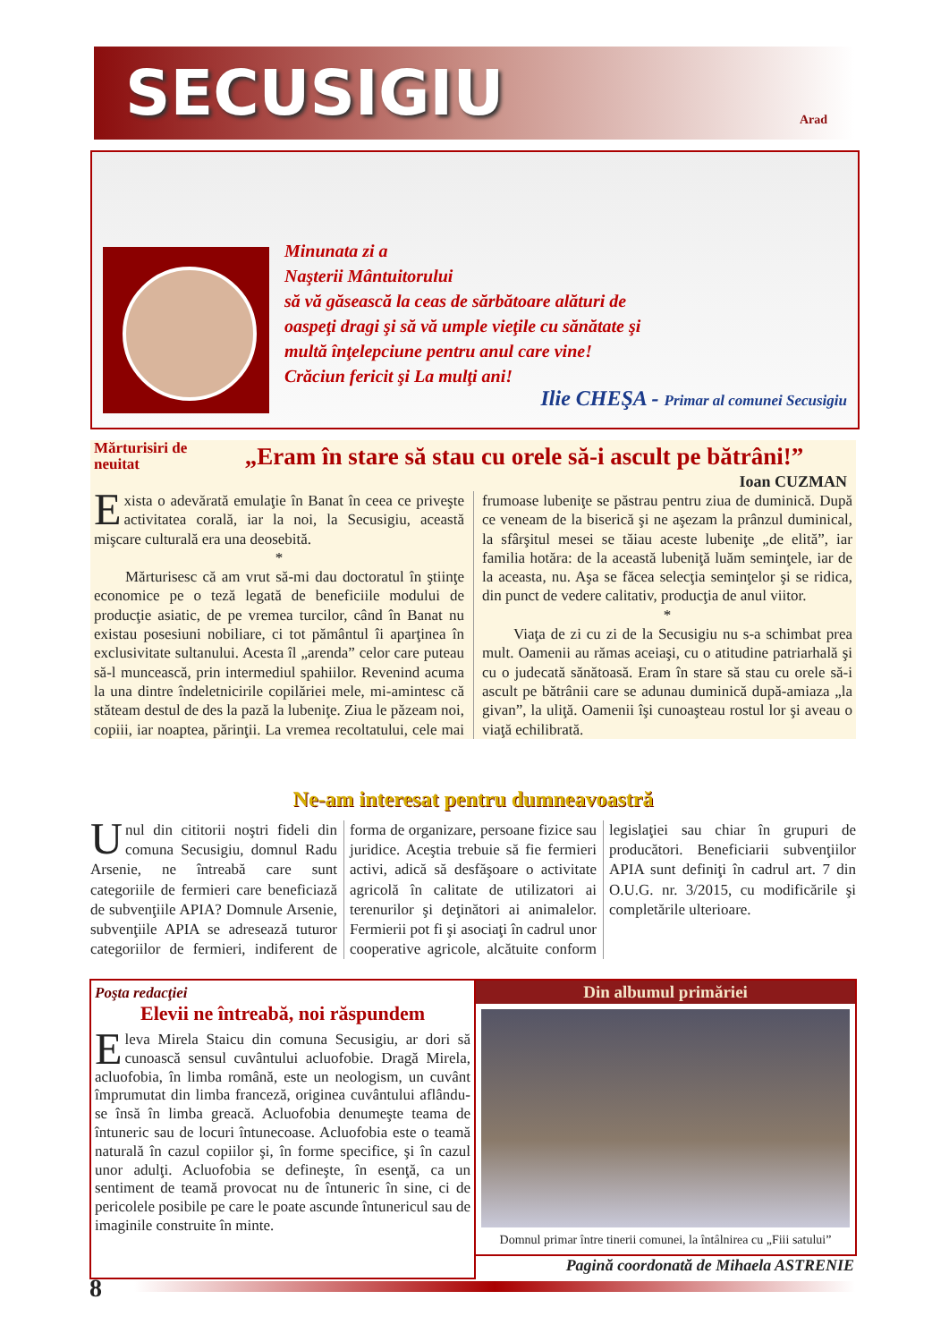SECUSIGIU
Arad
Minunata zi a
Naşterii Mântuitorului
să vă găsească la ceas de sărbătoare alături de
oaspeţi dragi şi să vă umple vieţile cu sănătate şi
multă înţelepciune pentru anul care vine!
Crăciun fericit şi La mulţi ani!
Ilie CHEŞA - Primar al comunei Secusigiu
Mărturisiri de neuitat
„Eram în stare să stau cu orele să-i ascult pe bătrâni!”
Ioan CUZMAN
Exista o adevărată emulaţie în Banat în ceea ce priveşte activitatea corală, iar la noi, la Secusigiu, această mişcare culturală era una deosebită.
*
Mărturisesc că am vrut să-mi dau doctoratul în ştiinţe economice pe o teză legată de beneficiile modului de producţie asiatic, de pe vremea turcilor, când în Banat nu existau posesiuni nobiliare, ci tot pământul îi aparţinea în exclusivitate sultanului. Acesta îl „arenda” celor care puteau să-l muncească, prin intermediul spahiilor. Revenind acuma la una dintre îndeletnicirile copilăriei mele, mi-amintesc că stăteam destul de des la pază la lubeniţe. Ziua le păzeam noi, copiii, iar noaptea, părinţii. La vremea recoltatului, cele mai frumoase lubeniţe se păstrau pentru ziua de duminică. După ce veneam de la biserică şi ne aşezam la prânzul duminical, la sfârşitul mesei se tăiau aceste lubeniţe „de elită”, iar familia hotăra: de la această lubeniţă luăm seminţele, iar de la aceasta, nu. Aşa se făcea selecţia seminţelor şi se ridica, din punct de vedere calitativ, producţia de anul viitor.
*
Viaţa de zi cu zi de la Secusigiu nu s-a schimbat prea mult. Oamenii au rămas aceiaşi, cu o atitudine patriarhală şi cu o judecată sănătoasă. Eram în stare să stau cu orele să-i ascult pe bătrânii care se adunau duminică după-amiaza „la givan”, la uliţă. Oamenii îşi cunoaşteau rostul lor şi aveau o viaţă echilibrată.
Ne-am interesat pentru dumneavoastră
Unul din cititorii noştri fideli din comuna Secusigiu, domnul Radu Arsenie, ne întreabă care sunt categoriile de fermieri care beneficiază de subvenţiile APIA? Domnule Arsenie, subvenţiile APIA se adresează tuturor categoriilor de fermieri, indiferent de forma de organizare, persoane fizice sau juridice. Aceştia trebuie să fie fermieri activi, adică să desfăşoare o activitate agricolă în calitate de utilizatori ai terenurilor şi deţinători ai animalelor. Fermierii pot fi şi asociaţi în cadrul unor cooperative agricole, alcătuite conform legislaţiei sau chiar în grupuri de producători. Beneficiarii subvenţiilor APIA sunt definiţi în cadrul art. 7 din O.U.G. nr. 3/2015, cu modificările şi completările ulterioare.
Poşta redacţiei
Elevii ne întreabă, noi răspundem
Eleva Mirela Staicu din comuna Secusigiu, ar dori să cunoască sensul cuvântului acluofobie. Dragă Mirela, acluofobia, în limba română, este un neologism, un cuvânt împrumutat din limba franceză, originea cuvântului aflându-se însă în limba greacă. Acluofobia denumeşte teama de întuneric sau de locuri întunecoase. Acluofobia este o teamă naturală în cazul copiilor şi, în forme specifice, şi în cazul unor adulţi. Acluofobia se defineşte, în esenţă, ca un sentiment de teamă provocat nu de întuneric în sine, ci de pericolele posibile pe care le poate ascunde întunericul sau de imaginile construite în minte.
Din albumul primăriei
Domnul primar între tinerii comunei, la întâlnirea cu „Fiii satului”
Pagină coordonată de Mihaela ASTRENIE
8